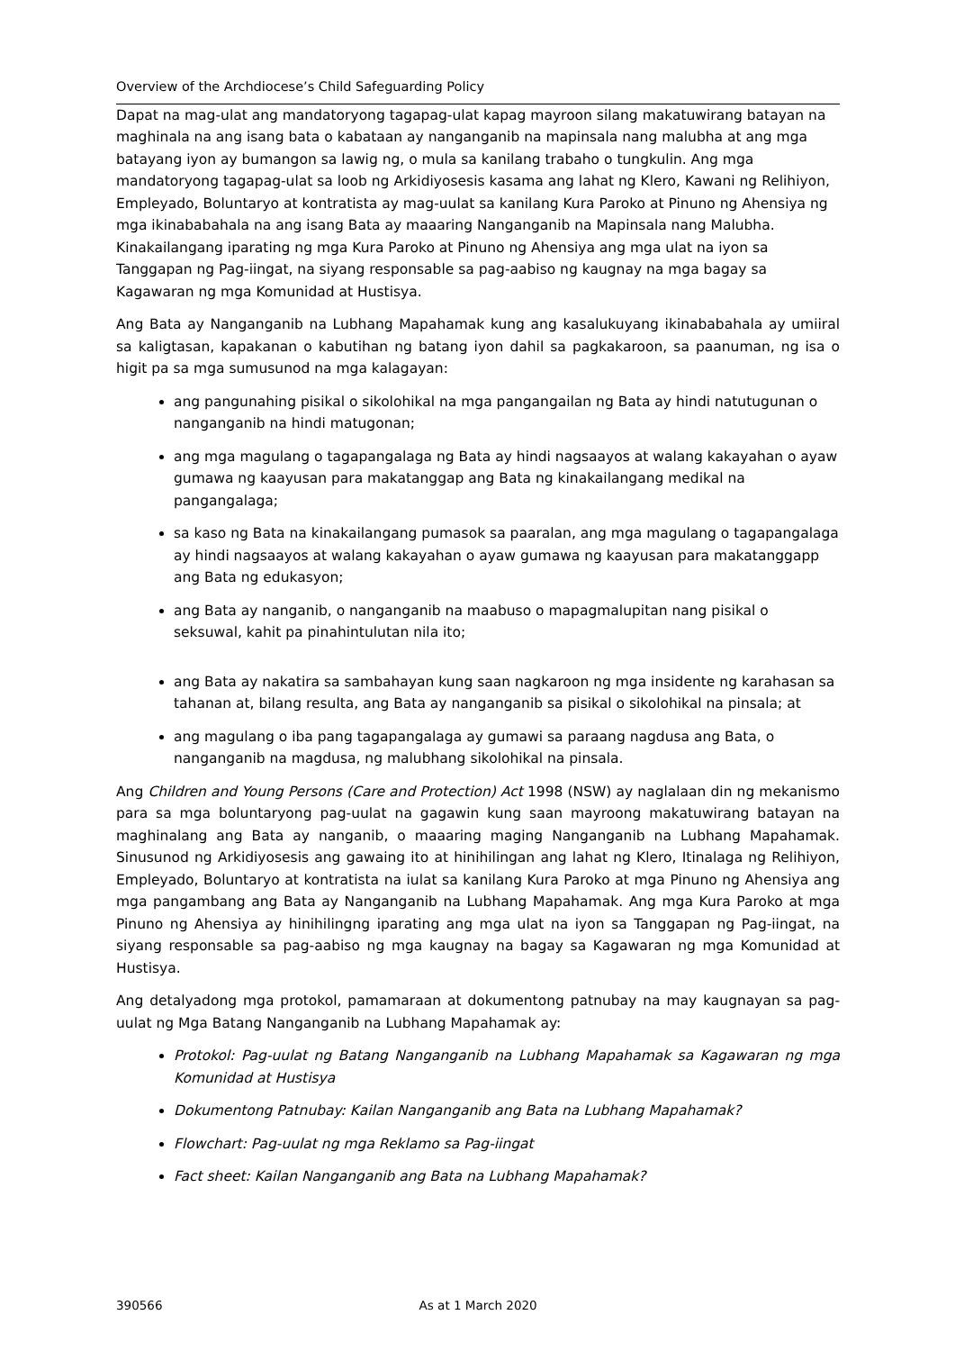Overview of the Archdiocese’s Child Safeguarding Policy
Dapat na mag-ulat ang mandatoryong tagapag-ulat kapag mayroon silang makatuwirang batayan na maghinala na ang isang bata o kabataan ay nanganganib na mapinsala nang malubha at ang mga batayang iyon ay bumangon sa lawig ng, o mula sa kanilang trabaho o tungkulin. Ang mga mandatoryong tagapag-ulat sa loob ng Arkidiyosesis kasama ang lahat ng Klero, Kawani ng Relihiyon, Empleyado, Boluntaryo at kontratista ay mag-uulat sa kanilang Kura Paroko at Pinuno ng Ahensiya ng mga ikinababahala na ang isang Bata ay maaaring Nanganganib na Mapinsala nang Malubha. Kinakailangang iparating ng mga Kura Paroko at Pinuno ng Ahensiya ang mga ulat na iyon sa Tanggapan ng Pag-iingat, na siyang responsable sa pag-aabiso ng kaugnay na mga bagay sa Kagawaran ng mga Komunidad at Hustisya.
Ang Bata ay Nanganganib na Lubhang Mapahamak kung ang kasalukuyang ikinababahala ay umiiral sa kaligtasan, kapakanan o kabutihan ng batang iyon dahil sa pagkakaroon, sa paanuman, ng isa o higit pa sa mga sumusunod na mga kalagayan:
ang pangunahing pisikal o sikolohikal na mga pangangailan ng Bata ay hindi natutugunan o nanganganib na hindi matugonan;
ang mga magulang o tagapangalaga ng Bata ay hindi nagsaayos at walang kakayahan o ayaw gumawa ng kaayusan para makatanggap ang Bata ng kinakailangang medikal na pangangalaga;
sa kaso ng Bata na kinakailangang pumasok sa paaralan, ang mga magulang o tagapangalaga ay hindi nagsaayos at walang kakayahan o ayaw gumawa ng kaayusan para makatanggapp ang Bata ng edukasyon;
ang Bata ay nanganib, o nanganganib na maabuso o mapagmalupitan nang pisikal o seksuwal, kahit pa pinahintulutan nila ito;
ang Bata ay nakatira sa sambahayan kung saan nagkaroon ng mga insidente ng karahasan sa tahanan at, bilang resulta, ang Bata ay nanganganib sa pisikal o sikolohikal na pinsala; at
ang magulang o iba pang tagapangalaga ay gumawi sa paraang nagdusa ang Bata, o nanganganib na magdusa, ng malubhang sikolohikal na pinsala.
Ang Children and Young Persons (Care and Protection) Act 1998 (NSW) ay naglalaan din ng mekanismo para sa mga boluntaryong pag-uulat na gagawin kung saan mayroong makatuwirang batayan na maghinalang ang Bata ay nanganib, o maaaring maging Nanganganib na Lubhang Mapahamak. Sinusunod ng Arkidiyosesis ang gawaing ito at hinihilingan ang lahat ng Klero, Itinalaga ng Relihiyon, Empleyado, Boluntaryo at kontratista na iulat sa kanilang Kura Paroko at mga Pinuno ng Ahensiya ang mga pangambang ang Bata ay Nanganganib na Lubhang Mapahamak. Ang mga Kura Paroko at mga Pinuno ng Ahensiya ay hinihilingng iparating ang mga ulat na iyon sa Tanggapan ng Pag-iingat, na siyang responsable sa pag-aabiso ng mga kaugnay na bagay sa Kagawaran ng mga Komunidad at Hustisya.
Ang detalyadong mga protokol, pamamaraan at dokumentong patnubay na may kaugnayan sa pag-uulat ng Mga Batang Nanganganib na Lubhang Mapahamak ay:
Protokol: Pag-uulat ng Batang Nanganganib na Lubhang Mapahamak sa Kagawaran ng mga Komunidad at Hustisya
Dokumentong Patnubay: Kailan Nanganganib ang Bata na Lubhang Mapahamak?
Flowchart: Pag-uulat ng mga Reklamo sa Pag-iingat
Fact sheet: Kailan Nanganganib ang Bata na Lubhang Mapahamak?
390566 As at 1 March 2020